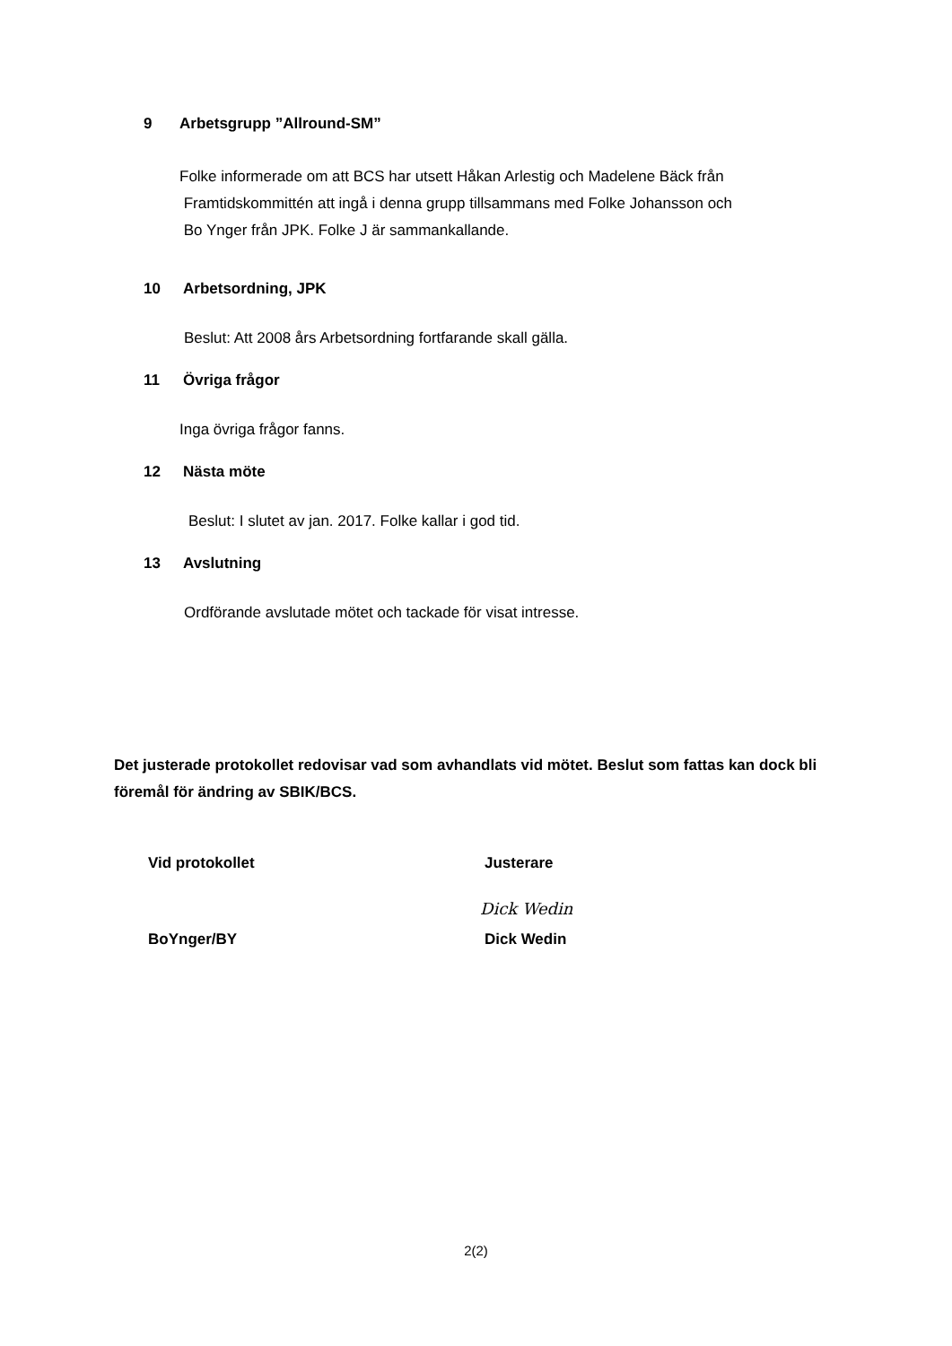9 Arbetsgrupp ”Allround-SM”
Folke informerade om att BCS har utsett Håkan Arlestig och Madelene Bäck från
Framtidskommittén att ingå i denna grupp tillsammans med Folke Johansson och
Bo Ynger från JPK. Folke J är sammankallande.
10 Arbetsordning, JPK
Beslut: Att 2008 års Arbetsordning fortfarande skall gälla.
11 Övriga frågor
Inga övriga frågor fanns.
12 Nästa möte
Beslut: I slutet av jan. 2017. Folke kallar i god tid.
13 Avslutning
Ordförande avslutade mötet och tackade för visat intresse.
Det justerade protokollet redovisar vad som avhandlats vid mötet. Beslut som fattas kan dock bli föremål för ändring av SBIK/BCS.
Vid protokollet Justerare
Dick Wedin
BoYnger/BY Dick Wedin
2(2)